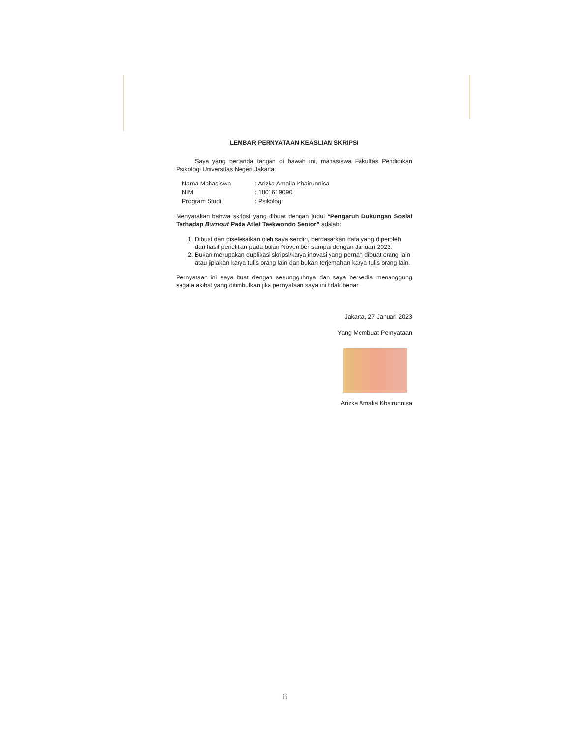LEMBAR PERNYATAAN KEASLIAN SKRIPSI
Saya yang bertanda tangan di bawah ini, mahasiswa Fakultas Pendidikan Psikologi Universitas Negeri Jakarta:
| Nama Mahasiswa | : Arizka Amalia Khairunnisa |
| NIM | : 1801619090 |
| Program Studi | : Psikologi |
Menyatakan bahwa skripsi yang dibuat dengan judul “Pengaruh Dukungan Sosial Terhadap Burnout Pada Atlet Taekwondo Senior” adalah:
1. Dibuat dan diselesaikan oleh saya sendiri, berdasarkan data yang diperoleh dari hasil penelitian pada bulan November sampai dengan Januari 2023.
2. Bukan merupakan duplikasi skripsi/karya inovasi yang pernah dibuat orang lain atau jiplakan karya tulis orang lain dan bukan terjemahan karya tulis orang lain.
Pernyataan ini saya buat dengan sesungguhnya dan saya bersedia menanggung segala akibat yang ditimbulkan jika pernyataan saya ini tidak benar.
Jakarta, 27 Januari 2023
Yang Membuat Pernyataan
Arizka Amalia Khairunnisa
ii